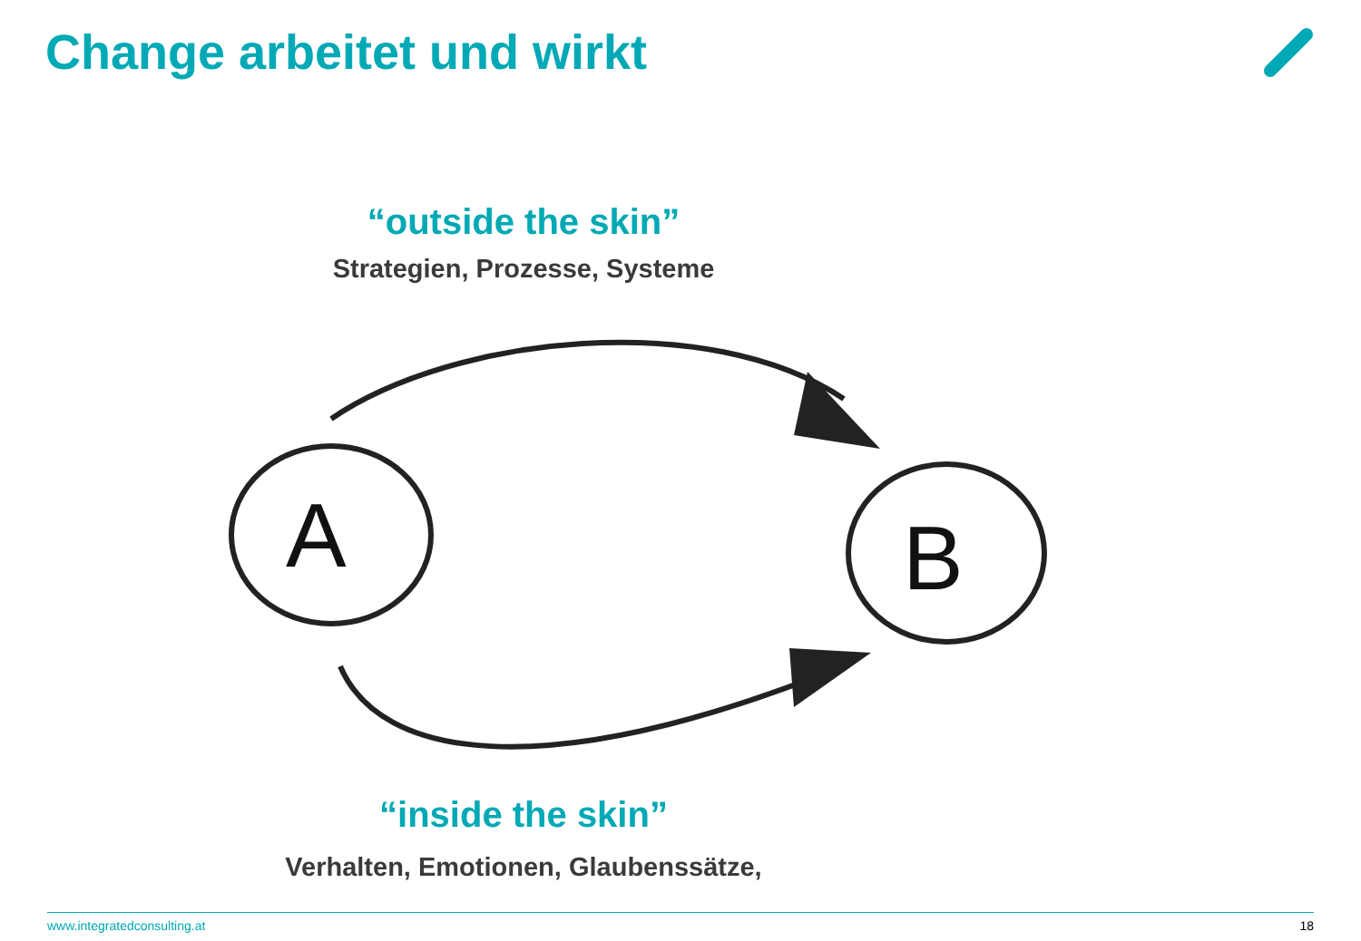Change arbeitet und wirkt
“outside the skin”
Strategien, Prozesse, Systeme
A
B
“inside the skin”
Verhalten, Emotionen, Glaubenssätze,
www.integratedconsulting.at 18